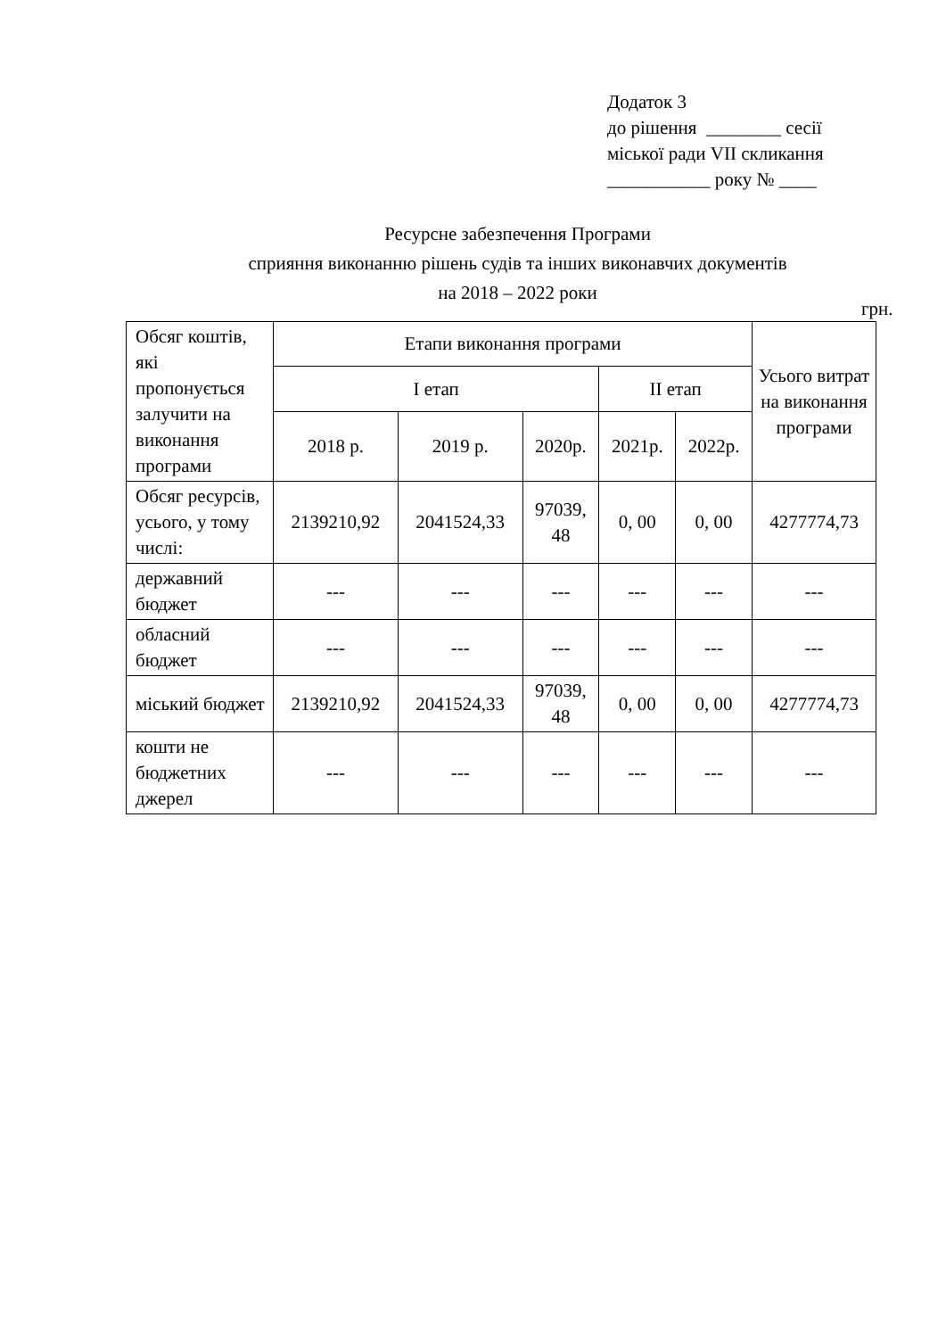Додаток 3
до рішення ________ сесії
міської ради VII скликання
___________ року № ____
Ресурсне забезпечення Програми
сприяння виконанню рішень судів та інших виконавчих документів
на 2018 – 2022 роки
грн.
| Обсяг коштів, які пропонується залучити на виконання програми | Етапи виконання програми | | | | | Усього витрат на виконання програми |
| --- | --- | --- | --- | --- | --- | --- |
| | І етап | | | ІІ етап | | |
| | 2018 р. | 2019 р. | 2020р. | 2021р. | 2022р. | |
| Обсяг ресурсів, усього, у тому числі: | 2139210,92 | 2041524,33 | 97039, 48 | 0, 00 | 0, 00 | 4277774,73 |
| державний бюджет | --- | --- | --- | --- | --- | --- |
| обласний бюджет | --- | --- | --- | --- | --- | --- |
| міський бюджет | 2139210,92 | 2041524,33 | 97039, 48 | 0, 00 | 0, 00 | 4277774,73 |
| кошти не бюджетних джерел | --- | --- | --- | --- | --- | --- |